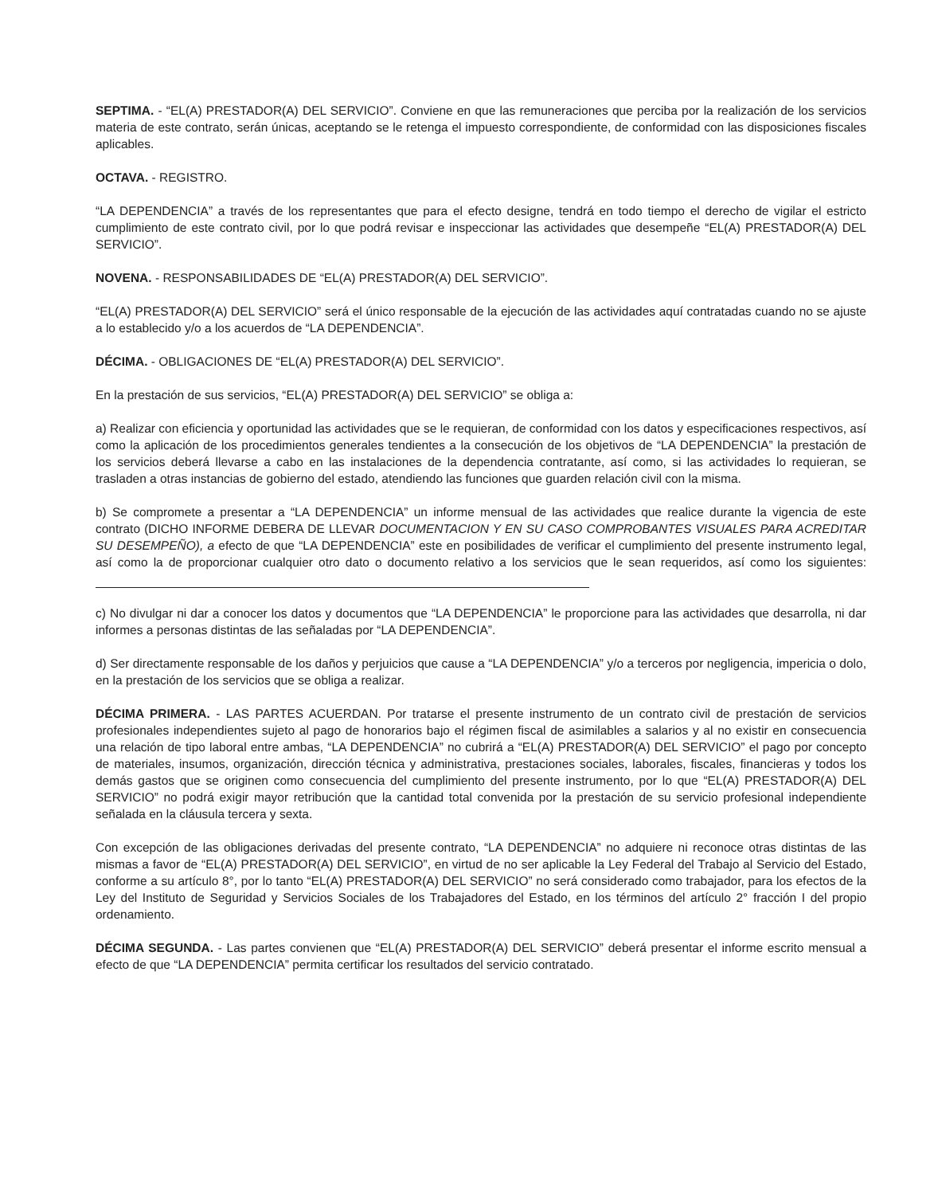SEPTIMA. - “EL(A) PRESTADOR(A) DEL SERVICIO”. Conviene en que las remuneraciones que perciba por la realización de los servicios materia de este contrato, serán únicas, aceptando se le retenga el impuesto correspondiente, de conformidad con las disposiciones fiscales aplicables.
OCTAVA. - REGISTRO.
“LA DEPENDENCIA” a través de los representantes que para el efecto designe, tendrá en todo tiempo el derecho de vigilar el estricto cumplimiento de este contrato civil, por lo que podrá revisar e inspeccionar las actividades que desempeñe “EL(A) PRESTADOR(A) DEL SERVICIO”.
NOVENA. - RESPONSABILIDADES DE “EL(A) PRESTADOR(A) DEL SERVICIO”.
“EL(A) PRESTADOR(A) DEL SERVICIO” será el único responsable de la ejecución de las actividades aquí contratadas cuando no se ajuste a lo establecido y/o a los acuerdos de “LA DEPENDENCIA”.
DÉCIMA. - OBLIGACIONES DE “EL(A) PRESTADOR(A) DEL SERVICIO”.
En la prestación de sus servicios, “EL(A) PRESTADOR(A) DEL SERVICIO” se obliga a:
a) Realizar con eficiencia y oportunidad las actividades que se le requieran, de conformidad con los datos y especificaciones respectivos, así como la aplicación de los procedimientos generales tendientes a la consecución de los objetivos de “LA DEPENDENCIA” la prestación de los servicios deberá llevarse a cabo en las instalaciones de la dependencia contratante, así como, si las actividades lo requieran, se trasladen a otras instancias de gobierno del estado, atendiendo las funciones que guarden relación civil con la misma.
b) Se compromete a presentar a “LA DEPENDENCIA” un informe mensual de las actividades que realice durante la vigencia de este contrato (DICHO INFORME DEBERA DE LLEVAR DOCUMENTACION Y EN SU CASO COMPROBANTES VISUALES PARA ACREDITAR SU DESEMPEÑO), a efecto de que “LA DEPENDENCIA” este en posibilidades de verificar el cumplimiento del presente instrumento legal, así como la de proporcionar cualquier otro dato o documento relativo a los servicios que le sean requeridos, así como los siguientes:
c) No divulgar ni dar a conocer los datos y documentos que “LA DEPENDENCIA” le proporcione para las actividades que desarrolla, ni dar informes a personas distintas de las señaladas por “LA DEPENDENCIA”.
d) Ser directamente responsable de los daños y perjuicios que cause a “LA DEPENDENCIA” y/o a terceros por negligencia, impericia o dolo, en la prestación de los servicios que se obliga a realizar.
DÉCIMA PRIMERA. - LAS PARTES ACUERDAN. Por tratarse el presente instrumento de un contrato civil de prestación de servicios profesionales independientes sujeto al pago de honorarios bajo el régimen fiscal de asimilables a salarios y al no existir en consecuencia una relación de tipo laboral entre ambas, “LA DEPENDENCIA” no cubrirá a “EL(A) PRESTADOR(A) DEL SERVICIO” el pago por concepto de materiales, insumos, organización, dirección técnica y administrativa, prestaciones sociales, laborales, fiscales, financieras y todos los demás gastos que se originen como consecuencia del cumplimiento del presente instrumento, por lo que “EL(A) PRESTADOR(A) DEL SERVICIO” no podrá exigir mayor retribución que la cantidad total convenida por la prestación de su servicio profesional independiente señalada en la cláusula tercera y sexta.
Con excepción de las obligaciones derivadas del presente contrato, “LA DEPENDENCIA” no adquiere ni reconoce otras distintas de las mismas a favor de “EL(A) PRESTADOR(A) DEL SERVICIO”, en virtud de no ser aplicable la Ley Federal del Trabajo al Servicio del Estado, conforme a su artículo 8°, por lo tanto “EL(A) PRESTADOR(A) DEL SERVICIO” no será considerado como trabajador, para los efectos de la Ley del Instituto de Seguridad y Servicios Sociales de los Trabajadores del Estado, en los términos del artículo 2° fracción I del propio ordenamiento.
DÉCIMA SEGUNDA. - Las partes convienen que “EL(A) PRESTADOR(A) DEL SERVICIO” deberá presentar el informe escrito mensual a efecto de que “LA DEPENDENCIA” permita certificar los resultados del servicio contratado.